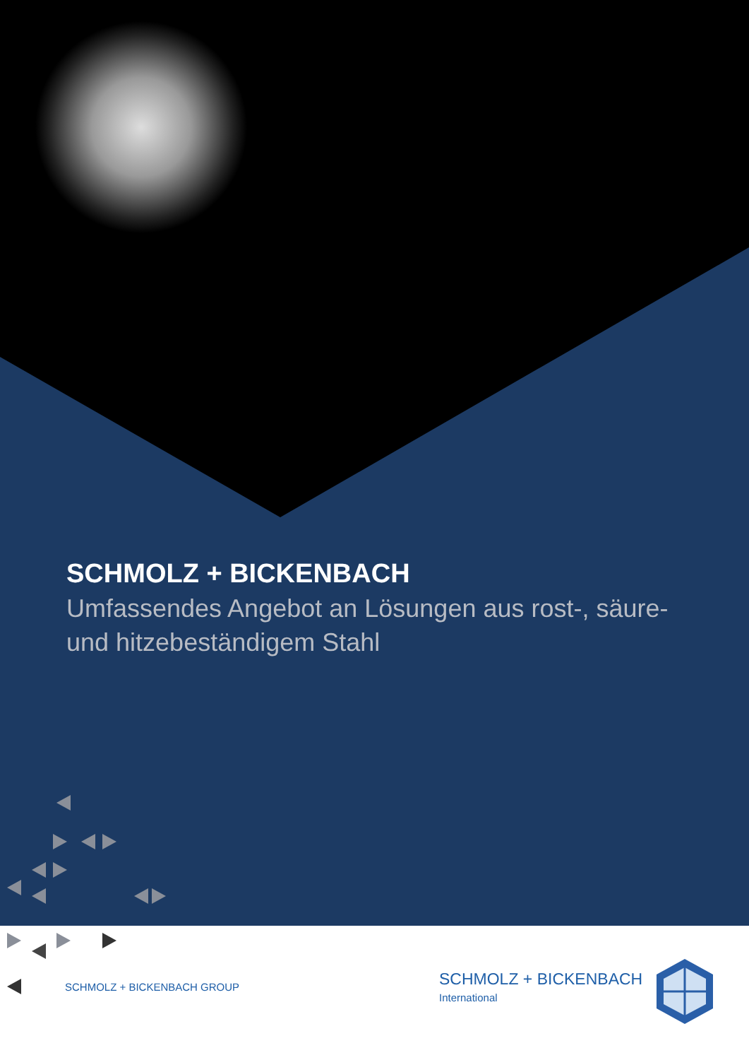SCHMOLZ + BICKENBACH
Umfassendes Angebot an Lösungen aus rost-, säure- und hitzebeständigem Stahl
SCHMOLZ + BICKENBACH GROUP
SCHMOLZ + BICKENBACH
International